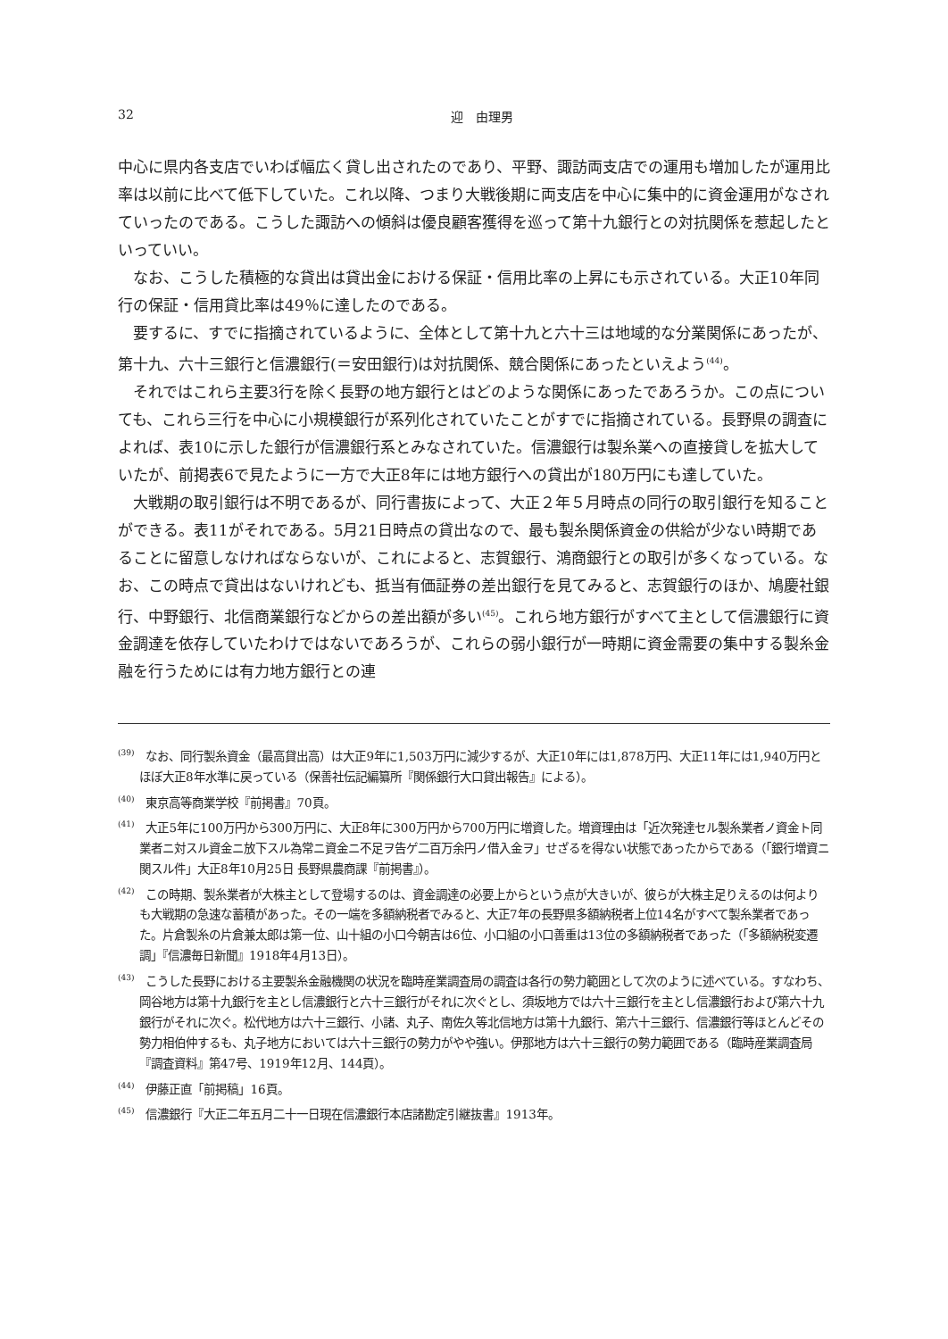32 迎　由理男
中心に県内各支店でいわば幅広く貸し出されたのであり、平野、諏訪両支店での運用も増加したが運用比率は以前に比べて低下していた。これ以降、つまり大戦後期に両支店を中心に集中的に資金運用がなされていったのである。こうした諏訪への傾斜は優良顧客獲得を巡って第十九銀行との対抗関係を惹起したといっていい。
なお、こうした積極的な貸出は貸出金における保証・信用比率の上昇にも示されている。大正10年同行の保証・信用貸比率は49％に達したのである。
要するに、すでに指摘されているように、全体として第十九と六十三は地域的な分業関係にあったが、第十九、六十三銀行と信濃銀行(＝安田銀行)は対抗関係、競合関係にあったといえよう<sup>(44)</sup>。
それではこれら主要3行を除く長野の地方銀行とはどのような関係にあったであろうか。この点についても、これら三行を中心に小規模銀行が系列化されていたことがすでに指摘されている。長野県の調査によれば、表10に示した銀行が信濃銀行系とみなされていた。信濃銀行は製糸業への直接貸しを拡大していたが、前掲表6で見たように一方で大正8年には地方銀行への貸出が180万円にも達していた。
大戦期の取引銀行は不明であるが、同行書抜によって、大正２年５月時点の同行の取引銀行を知ることができる。表11がそれである。5月21日時点の貸出なので、最も製糸関係資金の供給が少ない時期であることに留意しなければならないが、これによると、志賀銀行、鴻商銀行との取引が多くなっている。なお、この時点で貸出はないけれども、抵当有価証券の差出銀行を見てみると、志賀銀行のほか、鳩慶社銀行、中野銀行、北信商業銀行などからの差出額が多い<sup>(45)</sup>。これら地方銀行がすべて主として信濃銀行に資金調達を依存していたわけではないであろうが、これらの弱小銀行が一時期に資金需要の集中する製糸金融を行うためには有力地方銀行との連
<sup>(39)</sup>　なお、同行製糸資金（最高貸出高）は大正9年に1,503万円に減少するが、大正10年には1,878万円、大正11年には1,940万円とほぼ大正8年水準に戻っている（保善社伝記編纂所『関係銀行大口貸出報告』による）。
<sup>(40)</sup>　東京高等商業学校『前掲書』70頁。
<sup>(41)</sup>　大正5年に100万円から300万円に、大正8年に300万円から700万円に増資した。増資理由は「近次発達セル製糸業者ノ資金ト同業者ニ対スル資金ニ放下スル為常ニ資金ニ不足ヲ告ゲ二百万余円ノ借入金ヲ」せざるを得ない状態であったからである（「銀行増資ニ関スル件」大正8年10月25日 長野県農商課『前掲書』）。
<sup>(42)</sup>　この時期、製糸業者が大株主として登場するのは、資金調達の必要上からという点が大きいが、彼らが大株主足りえるのは何よりも大戦期の急速な蓄積があった。その一端を多額納税者でみると、大正7年の長野県多額納税者上位14名がすべて製糸業者であった。片倉製糸の片倉兼太郎は第一位、山十組の小口今朝吉は6位、小口組の小口善重は13位の多額納税者であった（「多額納税変遷調」『信濃毎日新聞』1918年4月13日）。
<sup>(43)</sup>　こうした長野における主要製糸金融機関の状況を臨時産業調査局の調査は各行の勢力範囲として次のように述べている。すなわち、岡谷地方は第十九銀行を主とし信濃銀行と六十三銀行がそれに次ぐとし、須坂地方では六十三銀行を主とし信濃銀行および第六十九銀行がそれに次ぐ。松代地方は六十三銀行、小諸、丸子、南佐久等北信地方は第十九銀行、第六十三銀行、信濃銀行等ほとんどその勢力相伯仲するも、丸子地方においては六十三銀行の勢力がやや強い。伊那地方は六十三銀行の勢力範囲である（臨時産業調査局『調査資料』第47号、1919年12月、144頁）。
<sup>(44)</sup>　伊藤正直「前掲稿」16頁。
<sup>(45)</sup>　信濃銀行『大正二年五月二十一日現在信濃銀行本店諸勘定引継抜書』1913年。